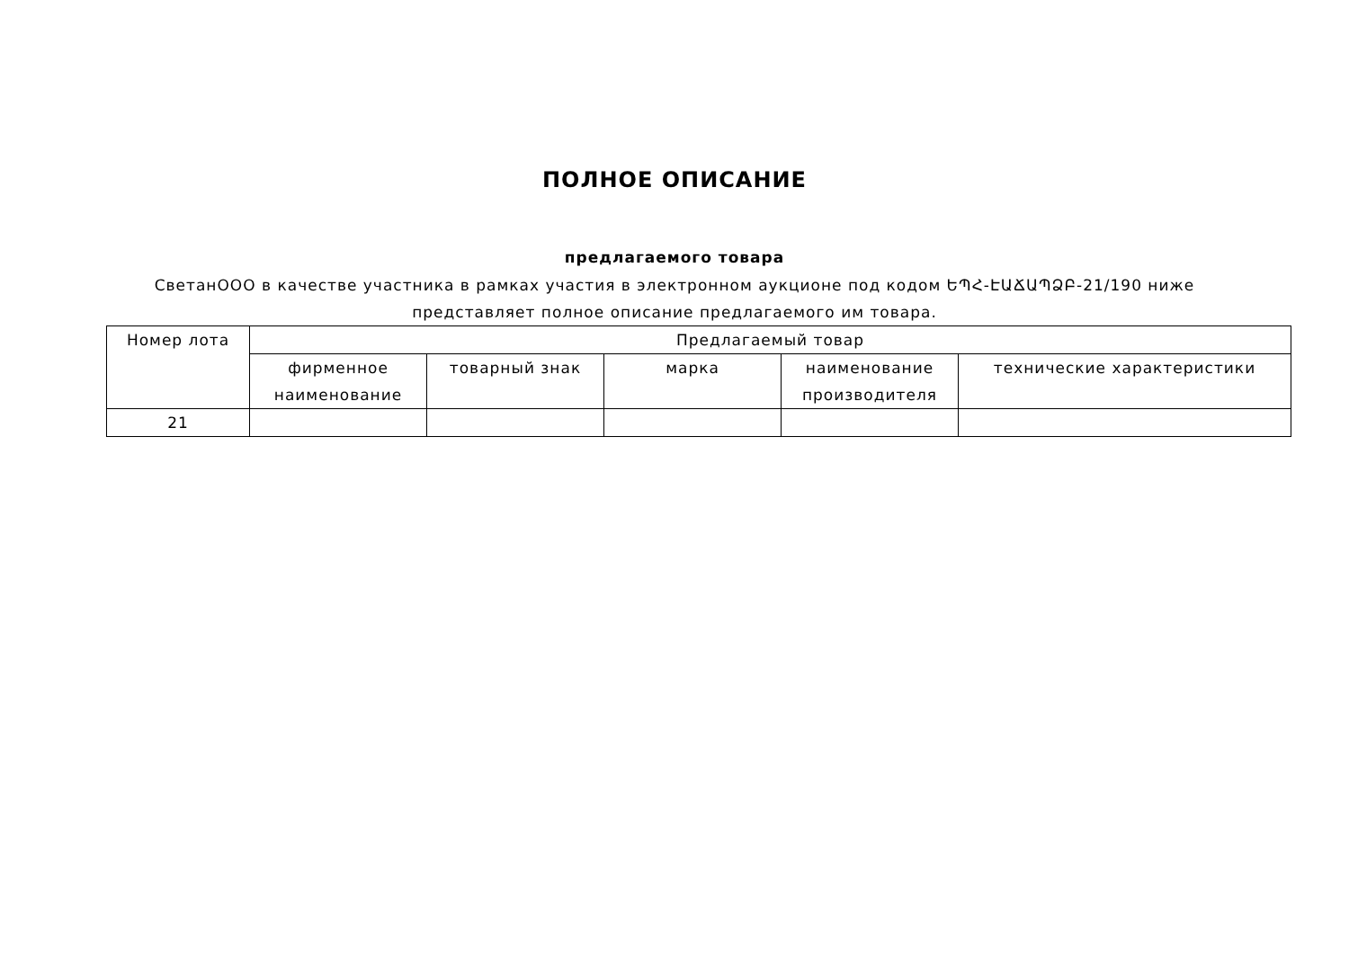ПОЛНОЕ ОПИСАНИЕ
предлагаемого товара
СветанООО в качестве участника в рамках участия в электронном аукционе под кодом ԵՊՀ-ԷԱՃԱՊՁԲ-21/190 ниже представляет полное описание предлагаемого им товара.
| Номер лота | Предлагаемый товар | | | | |
| --- | --- | --- | --- | --- | --- |
| | фирменное наименование | товарный знак | марка | наименование производителя | технические характеристики |
| 21 | | | | | |